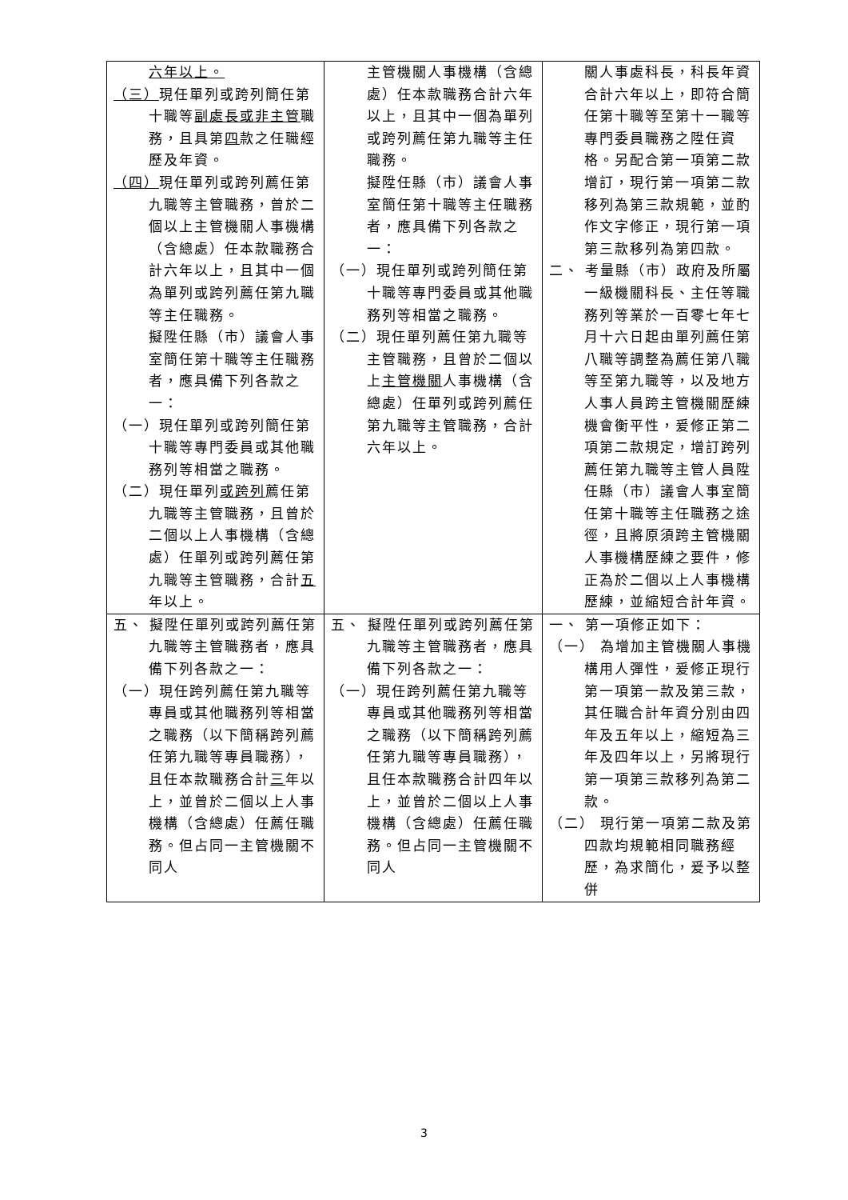| 六年以上。 （三） 現任單列或跨列簡任第十職等 副處長或非主管 職務，且具第 四 款之任職經歷及年資。 （四） 現任單列或跨列薦任第九職等主管職務，曾於二個以上主管機關人事機構（含總處）任本款職務合計六年以上，且其中一個為單列或跨列薦任第九職等主任職務。 擬陞任縣（市）議會人事室簡任第十職等主任職務者，應具備下列各款之一： （一）現任單列或跨列簡任第十職等專門委員或其他職務列等相當之職務。 （二）現任單列 或跨列 薦任第九職等主管職務，且曾於二個以上人事機構（含總處）任單列或跨列薦任第九職等主管職務，合計 五 年以上。 | 主管機關人事機構（含總處）任本款職務合計六年以上，且其中一個為單列或跨列薦任第九職等主任職務。 擬陞任縣（市）議會人事室簡任第十職等主任職務者，應具備下列各款之一： （一）現任單列或跨列簡任第十職等專門委員或其他職務列等相當之職務。 （二）現任單列薦任第九職等主管職務，且曾於二個以上 主管機關 人事機構（含總處）任單列或跨列薦任第九職等主管職務，合計六年以上。 | 關人事處科長，科長年資合計六年以上，即符合簡任第十職等至第十一職等專門委員職務之陞任資格。另配合第一項第二款增訂，現行第一項第二款移列為第三款規範，並酌作文字修正，現行第一項第三款移列為第四款。 二、 考量縣（市）政府及所屬一級機關科長、主任等職務列等業於一百零七年七月十六日起由單列薦任第八職等調整為薦任第八職等至第九職等，以及地方人事人員跨主管機關歷練機會衡平性，爰修正第二項第二款規定，增訂跨列薦任第九職等主管人員陞任縣（市）議會人事室簡任第十職等主任職務之途徑，且將原須跨主管機關人事機構歷練之要件，修正為於二個以上人事機構歷練，並縮短合計年資。 |
| 五、 擬陞任單列或跨列薦任第九職等主管職務者，應具備下列各款之一： （一）現任跨列薦任第九職等專員或其他職務列等相當之職務（以下簡稱跨列薦任第九職等專員職務），且任本款職務合計 三 年以上，並曾於二個以上人事機構（含總處）任薦任職務。但占同一主管機關不同人 | 五、 擬陞任單列或跨列薦任第九職等主管職務者，應具備下列各款之一： （一）現任跨列薦任第九職等專員或其他職務列等相當之職務（以下簡稱跨列薦任第九職等專員職務），且任本款職務合計四年以上，並曾於二個以上人事機構（含總處）任薦任職務。但占同一主管機關不同人 | 一、 第一項修正如下： （一） 為增加主管機關人事機構用人彈性，爰修正現行第一項第一款及第三款，其任職合計年資分別由四年及五年以上，縮短為三年及四年以上，另將現行第一項第三款移列為第二款。 （二） 現行第一項第二款及第四款均規範相同職務經歷，為求簡化，爰予以整併 |
3